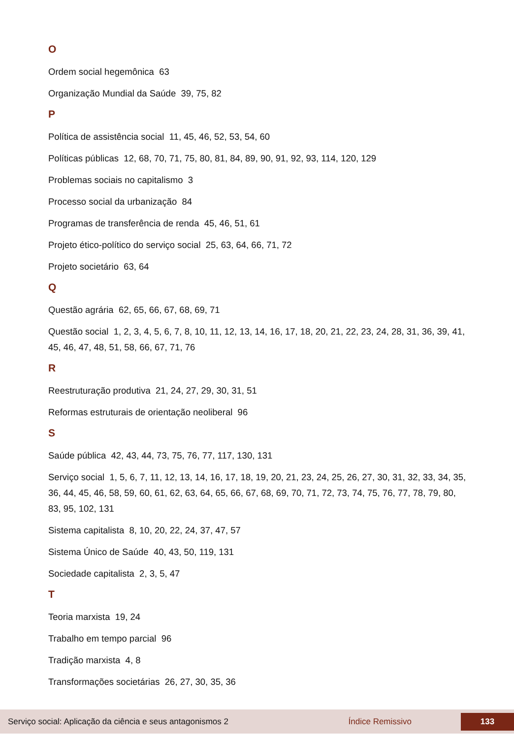O
Ordem social hegemônica 63
Organização Mundial da Saúde 39, 75, 82
P
Política de assistência social 11, 45, 46, 52, 53, 54, 60
Políticas públicas 12, 68, 70, 71, 75, 80, 81, 84, 89, 90, 91, 92, 93, 114, 120, 129
Problemas sociais no capitalismo 3
Processo social da urbanização 84
Programas de transferência de renda 45, 46, 51, 61
Projeto ético-político do serviço social 25, 63, 64, 66, 71, 72
Projeto societário 63, 64
Q
Questão agrária 62, 65, 66, 67, 68, 69, 71
Questão social 1, 2, 3, 4, 5, 6, 7, 8, 10, 11, 12, 13, 14, 16, 17, 18, 20, 21, 22, 23, 24, 28, 31, 36, 39, 41, 45, 46, 47, 48, 51, 58, 66, 67, 71, 76
R
Reestruturação produtiva 21, 24, 27, 29, 30, 31, 51
Reformas estruturais de orientação neoliberal 96
S
Saúde pública 42, 43, 44, 73, 75, 76, 77, 117, 130, 131
Serviço social 1, 5, 6, 7, 11, 12, 13, 14, 16, 17, 18, 19, 20, 21, 23, 24, 25, 26, 27, 30, 31, 32, 33, 34, 35, 36, 44, 45, 46, 58, 59, 60, 61, 62, 63, 64, 65, 66, 67, 68, 69, 70, 71, 72, 73, 74, 75, 76, 77, 78, 79, 80, 83, 95, 102, 131
Sistema capitalista 8, 10, 20, 22, 24, 37, 47, 57
Sistema Único de Saúde 40, 43, 50, 119, 131
Sociedade capitalista 2, 3, 5, 47
T
Teoria marxista 19, 24
Trabalho em tempo parcial 96
Tradição marxista 4, 8
Transformações societárias 26, 27, 30, 35, 36
Serviço social: Aplicação da ciência e seus antagonismos 2 Índice Remissivo 133